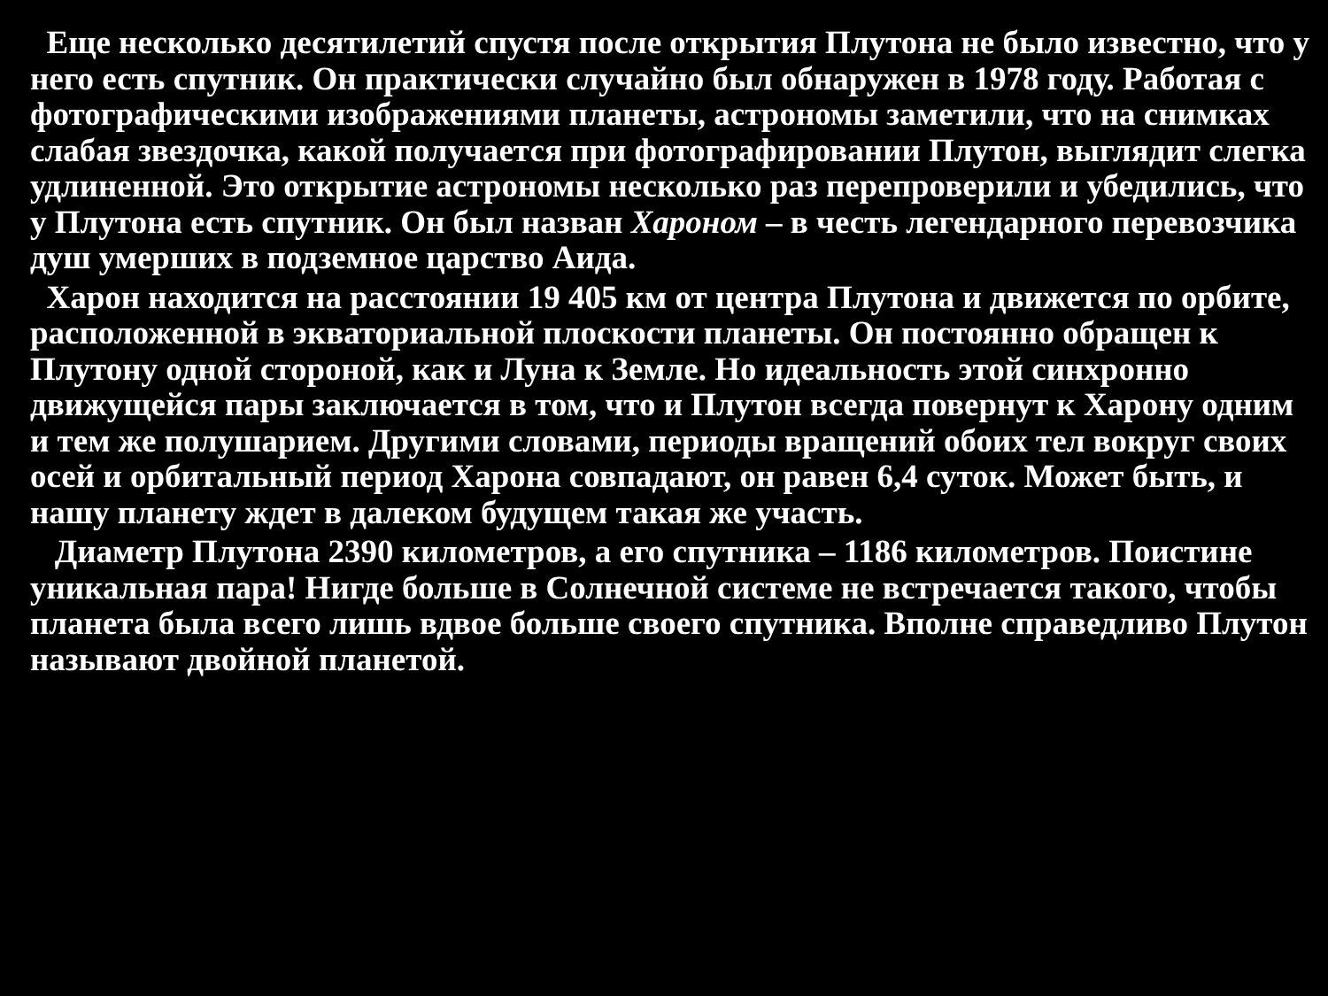Еще несколько десятилетий спустя после открытия Плутона не было известно, что у него есть спутник. Он практически случайно был обнаружен в 1978 году. Работая с фотографическими изображениями планеты, астрономы заметили, что на снимках слабая звездочка, какой получается при фотографировании Плутон, выглядит слегка удлиненной. Это открытие астрономы несколько раз перепроверили и убедились, что у Плутона есть спутник. Он был назван Хароном – в честь легендарного перевозчика душ умерших в подземное царство Аида.
Харон находится на расстоянии 19 405 км от центра Плутона и движется по орбите, расположенной в экваториальной плоскости планеты. Он постоянно обращен к Плутону одной стороной, как и Луна к Земле. Но идеальность этой синхронно движущейся пары заключается в том, что и Плутон всегда повернут к Харону одним и тем же полушарием. Другими словами, периоды вращений обоих тел вокруг своих осей и орбитальный период Харона совпадают, он равен 6,4 суток. Может быть, и нашу планету ждет в далеком будущем такая же участь.
Диаметр Плутона 2390 километров, а его спутника – 1186 километров. Поистине уникальная пара! Нигде больше в Солнечной системе не встречается такого, чтобы планета была всего лишь вдвое больше своего спутника. Вполне справедливо Плутон называют двойной планетой.